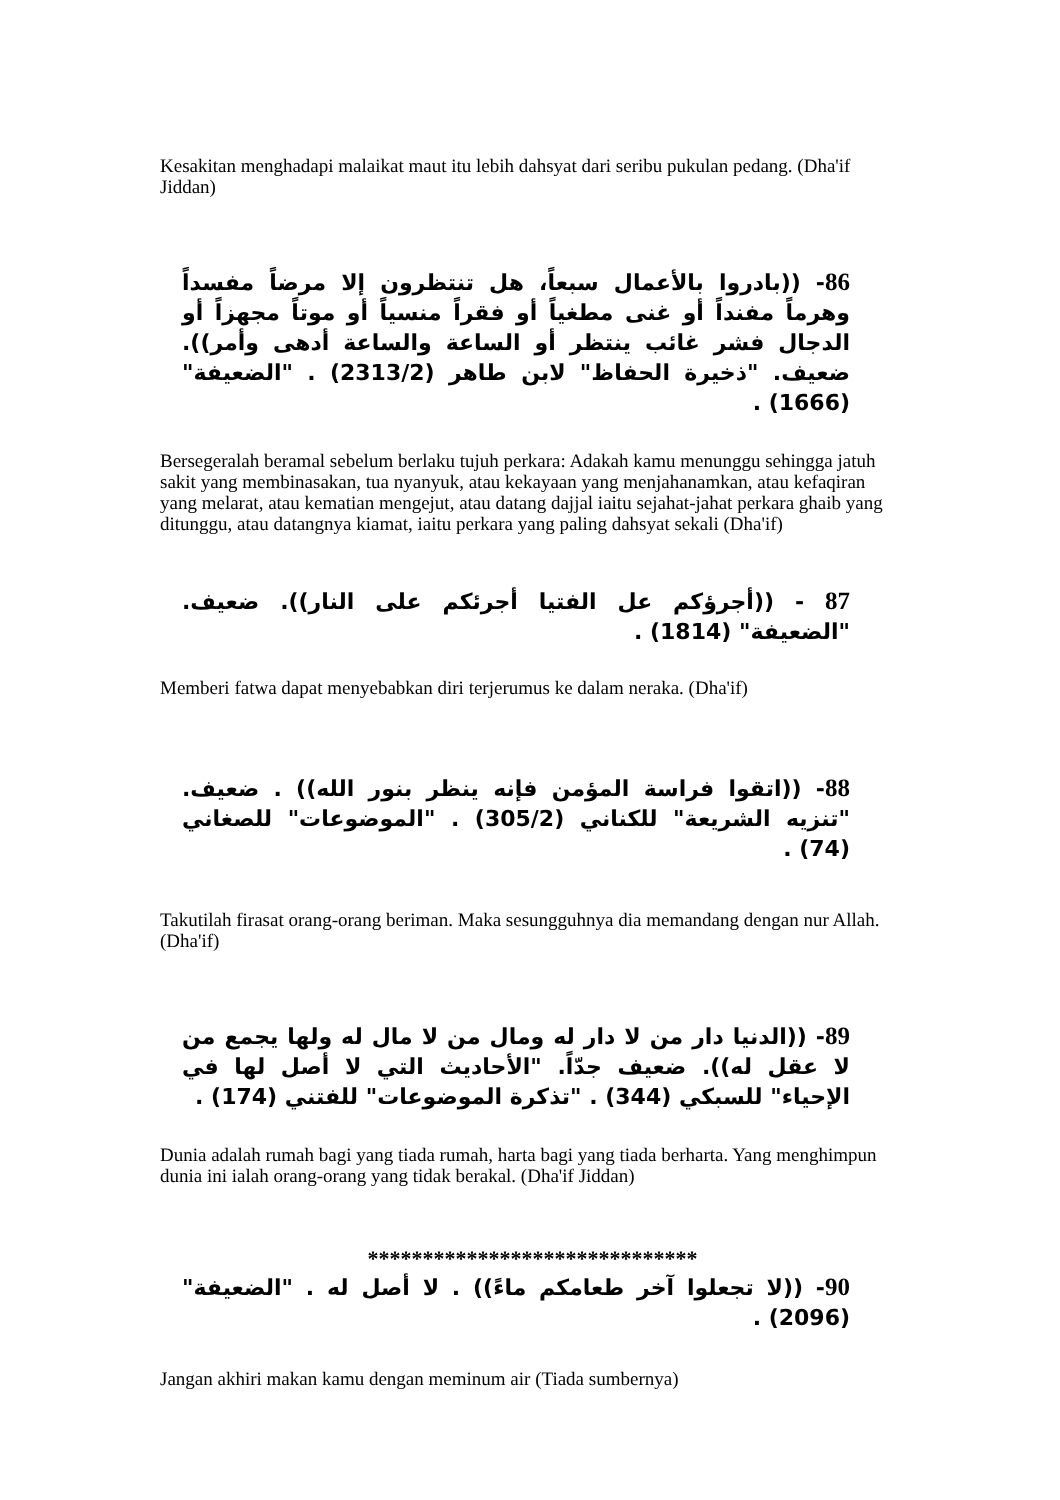Kesakitan menghadapi malaikat maut itu lebih dahsyat dari seribu pukulan pedang. (Dha'if Jiddan)
86- ((بادروا بالأعمال سبعاً، هل تنتظرون إلا مرضاً مفسداً وهرماً مفنداً أو غنى مطغياً أو فقراً منسياً أو موتاً مجهزاً أو الدجال فشر غائب ينتظر أو الساعة والساعة أدهى وأمر)). ضعيف. "ذخيرة الحفاظ" لابن طاهر (2313/2) . "الضعيفة" (1666) .
Bersegeralah beramal sebelum berlaku tujuh perkara: Adakah kamu menunggu sehingga jatuh sakit yang membinasakan, tua nyanyuk, atau kekayaan yang menjahanamkan, atau kefaqiran yang melarat, atau kematian mengejut, atau datang dajjal iaitu sejahat-jahat perkara ghaib yang ditunggu, atau datangnya kiamat, iaitu perkara yang paling dahsyat sekali (Dha'if)
87 - ((أجرؤكم عل الفتيا أجرئكم على النار)). ضعيف. "الضعيفة" (1814) .
Memberi fatwa dapat menyebabkan diri terjerumus ke dalam neraka. (Dha'if)
88- ((اتقوا فراسة المؤمن فإنه ينظر بنور الله)) . ضعيف. "تنزيه الشريعة" للكناني (305/2) . "الموضوعات" للصغاني (74) .
Takutilah firasat orang-orang beriman. Maka sesungguhnya dia memandang dengan nur Allah. (Dha'if)
89- ((الدنيا دار من لا دار له ومال من لا مال له ولها يجمع من لا عقل له)). ضعيف جدّاً. "الأحاديث التي لا أصل لها في الإحياء" للسبكي (344) . "تذكرة الموضوعات" للفتني (174) .
Dunia adalah rumah bagi yang tiada rumah, harta bagi yang tiada berharta. Yang menghimpun dunia ini ialah orang-orang yang tidak berakal. (Dha'if Jiddan)
******************************
90- ((لا تجعلوا آخر طعامكم ماءً)) . لا أصل له . "الضعيفة" (2096) .
Jangan akhiri makan kamu dengan meminum air (Tiada sumbernya)